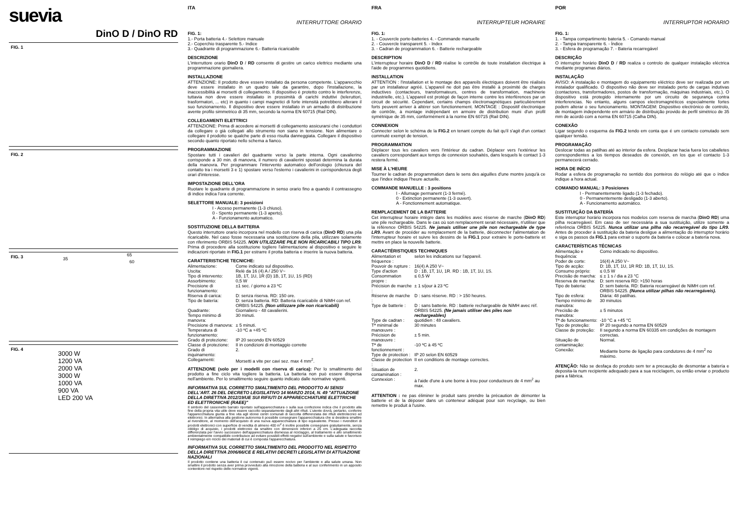suevia
DinO D / DinO RD
FIG. 1
FIG. 2
FIG. 3 35
65
60
FIG. 4
| 3000 W |
| 1200 VA |
| 2000 VA |
| 3000 W |
| 1000 VA |
| 900 VA |
| LED 200 VA |
ITA
INTERRUTTORE ORARIO
FIG. 1:
1.- Porta batteria 4.- Selettore manuale
2.- Coperchio trasparente 5.- Indice
3.- Quadrante di programmazione 6.- Batteria ricaricabile
DESCRIZIONE
L'interruttore orario DinO D / RD consente di gestire un carico elettrico mediante una programmazione giornaliera.
INSTALLAZIONE
ATTENZIONE: Il prodotto deve essere installato da persona competente. L'apparecchio deve essere installato in un quadro tale da garantire, dopo l'installazione, la inaccessibilità ai morsetti di collegamento. Il dispositivo è protetto contro le interferenze, tuttavia non deve essere installato in prossimità di carichi induttivi (teleruttori, trasformatori, ... etc) in quanto i campi magnetici di forte intensità potrebbero alterare il suo funzionamento. Il dispositivo deve essere installato in un armadio di distribuzione avente profilo simmetrico di 35 mm, secondo la norma EN 60715 (Rail DIN).
COLLEGAMENTI ELETTRICI
ATTENZIONE: Prima di accedere ai morsetti di collegamento assicurarsi che i conduttori da collegare o già collegati allo strumento non siano in tensione. Non alimentare o collegare il prodotto se qualche parte di esso risulta danneggiata. Collegare il dispositivo secondo quanto riportato nello schema a fianco.
PROGRAMMAZIONE
Spostare tutti i cavalieri del quadrante verso la parte interna. Ogni cavalierino corrisponde a 30 min. di manovra, il numero di cavalierini spostati determina la durata della manovra. Per programmare l'intervento automatico dell'orologio (chiusura del contatto tra i morsetti 3 e 1) spostare verso l'esterno i cavalierini in corrispondenza degli orari d'interesse.
IMPOSTAZIONE DELL'ORA
Ruotare le quadrante di programmazione in senso orario fino a quando il contrassegno di indice indica l'ora corrente.
SELETTORE MANUALE: 3 posizioni
I - Acceso permanente (1-3 chiuso).
0 - Spento permanente (1-3 aperto).
A - Funzionamento automatico.
SOSTITUZIONE DELLA BATTERIA
Questo interruttore orario incorpora nel modello con riserva di carica (DinO RD) una pila ricaricabile. Nel caso fosse necessaria una sostituzione della pila, utilizzare solamente con riferimento ORBIS 54225. NON UTILIZZARE PILE NON RICARICABILI TIPO LR9. Prima di procedere alla sostituzione togliere l'alimentazione al dispositivo e seguire le indicazioni riportate in FIG.1 per estrarre il protta batteria e inserire la nuova batteria.
CARATTERISTICHE TECNICHE:
| Alimentazione: | Come indicato sul dispositivo. |
| Uscita: | Relè da 16 (4) A / 250 V~ |
| Tipo di intervento: | 1B, 1T, 1U, 1R (D) 1B, 1T, 1U, 1S (RD) |
| Assorbimento: | 0,5 W |
| Precisione di funzionamento: | ±1 sec. / giorno a 23 ºC |
| Riserva di carica: | D: senza riserva. RD: 150 ore. |
| Tipo de batería: | D: senza batteria. RD: Batteria ricaricabile di NiMH con ref. ORBIS 54225. (Non utilizzare pile non ricaricabili) |
| Quadrante: | Giornaliero - 48 cavalierini. |
| Tempo minimo di manovra: | 30 minuti. |
| Precisione di manovra: | ± 5 minuti. |
| Temperatura di funzionamento: | -10 ºC a +45 ºC |
| Grado di protezione: | IP 20 secondo EN 60529 |
| Classe di protezione: | II in condizioni di montaggio corrette |
| Grado di inquinamento: | 2. |
| Collegamenti: | Morsetti a vite per cavi sez. max 4 mm<sup>2</sup>. |
ATTENZIONE (solo per i modelli con riserva di carica): Per lo smaltimento del prodotto a fine ciclo vita togliere la batteria. La batteria non può essere dispersa nell'ambiente. Per lo smaltimento seguire quanto indicato dalle normative vigenti.
INFORMATIVA SUL CORRETTO SMALTIMENTO DEL PRODOTTO AI SENSI DELL'ART. 26 DEL DECRETO LEGISLATIVO 14 MARZO 2014, N. 49 "ATTUAZIONE DELLA DIRETTIVA 2012/19/UE SUI RIFIUTI DI APPARECCHIATURE ELETTRICHE ED ELETTRONICHE (RAEE)"
Il simbolo del cassonetto barrato riportato sull'apparecchiatura o sulla sua confezione indica che il prodotto alla fine della propria vita utile deve essere raccolto separatamente dagli altri rifiuti. L'utente dovrà, pertanto, conferire l'apparecchiatura giunta a fine vita agli idonei centri comunali di raccolta differenziata dei rifiuti elettrotecnici ed elettronici. In alternativa alla gestione autonoma è possibile consegnare l'apparecchiatura che si desidera smaltire al rivenditore, al momento dell'acquisto di una nuova apparecchiatura di tipo equivalente. Presso i rivenditori di prodotti elettronici con superficie di vendita di almeno 400 m<sup>2</sup> è inoltre possibile consegnare gratuitamente, senza obbligo di acquisto, i prodotti elettronici da smaltire con dimensioni inferiori a 25 cm. L'adeguata raccolta differenziata per l'avvio successivo dell'apparecchiatura dismessa al riciclaggio, al trattamento e allo smaltimento ambientalmente compatibile contribuisce ad evitare possibili effetti negativi sull'ambiente e sulla salute e favorisce il reimpiego e/o riciclo dei materiali di cui è composta l'apparecchiatura.
INFORMATIVA SUL CORRETTO SMALTIMENTO DEL PRODOTTO NEL RISPETTO DELLA DIRETTIVA 2006/66/CE E RELATIVI DECRETI LEGISLATIVI DI ATTUAZIONE NAZIONALI
Il prodotto contiene una batteria il cui contenuto può essere nocivo per l'ambiente e alla salute umana. Non smaltire il prodotto senza aver prima provveduto alla rimozione della batteria e al suo conferimento in un apposito contenitore nel rispetto delle normative vigenti.
FRA
INTERRUPTEUR HORAIRE
FIG. 1:
1. - Couvercle porte-batteries 4. - Commande manuelle
2. - Couvercle transparent 5. - Index
3. - Cadran de programmation 6. - Batterie rechargeable
DESCRIPTION
L'interrupteur horaire DinO D / RD réalise le contrôle de toute installation électrique à l'aide de programmes quotidiens.
INSTALLATION
ATTENTION : l'installation et le montage des appareils électriques doivent être réalisés par un installateur agréé. L'appareil ne doit pas être installé à proximité de charges inductives (contacteurs, transformateurs, centres de transformation, machinerie industrielle, etc.). L'appareil est protégé de façon interne contre les interférences par un circuit de sécurité. Cependant, certains champs électromagnétiques particulièrement forts peuvent arriver à altérer son fonctionnement. MONTAGE : Dispositif électronique de contrôle, à montage indépendant en armoire de distribution muni d'un profil symétrique de 35 mm, conformément à la norme EN 60715 (Rail DIN).
CONNEXION
Connecter selon le schéma de la FIG.2 en tenant compte du fait qu'il s'agit d'un contact commuté exempt de tension.
PROGRAMMATION
Déplacer tous les cavaliers vers l'intérieur du cadran. Déplacer vers l'extérieur les cavaliers correspondant aux temps de connexion souhaités, dans lesquels le contact 1-3 restera fermé.
MISE À L'HEURE
Tourner le cadran de programmation dans le sens des aiguilles d'une montre jusqu'à ce que l'index indique l'heure actuelle.
COMMANDE MANUELLE : 3 positions
I - Allumage permanent (1-3 fermé).
0 - Extinction permanente (1-3 ouvert).
A - Fonctionnement automatique.
REMPLACEMENT DE LA BATTERIE
Cet interrupteur horaire intègre dans les modèles avec réserve de marche (DinO RD) une pile rechargeable. Dans le cas où son remplacement serait nécessaire, n'utiliser que la référence ORBIS 54225. Ne jamais utiliser une pile non rechargeable de type LR9. Avant de procéder au remplacement de la batterie, déconnecter l'alimentation de l'interrupteur horaire et suivre les dessins de la FIG.1 pour extraire le porte-batterie et mettre en place la nouvelle batterie.
CARACTÉRISTIQUES TECHNIQUES
| Alimentation et fréquence : | selon les indications sur l'appareil. |
| Pouvoir de rupture : | 16(4) A 250 V~ |
| Type d'action | D : 1B, 1T, 1U, 1R. RD : 1B, 1T, 1U, 1S. |
| Consommation propre : | ≤ 0,5 W |
| Précision de marche : | ± 1 s/jour à 23 ºC |
| Réserve de marche : | D : sans réserve. RD : > 150 heures. |
| Type de batterie : | D : sans batterie. RD : batterie rechargeable de NiMH avec réf. ORBIS 54225. (Ne jamais utiliser des piles non rechargeables) |
| Type de cadran : | quotidien : 48 cavaliers. |
| Tª minimal de manœuvre : | 30 minutes |
| Précision de manœuvre : | ± 5 min. |
| Tª de fonctionnement : | -10 ºC à 45 ºC |
| Type de protection : | IP 20 selon EN 60529 |
| Classe de protection : | II en conditions de montage correctes. |
| Situation de contamination : | 2. |
| Connexion : | à l'aide d'une à une borne à trou pour conducteurs de 4 mm<sup>2</sup> au max. |
ATTENTION : ne pas éliminer le produit sans prendre la précaution de démonter la batterie et de la déposer dans un conteneur adéquat pour son recyclage, ou bien remettre le produit à l'usine.
POR
INTERRUPTOR HORARIO
FIG. 1:
1. - Tampa compartimento bateria 5. - Comando manual
2. - Tampa transparente 6. - Índice
3. - Esfera de programação 7. - Bateria recarregável
DESCRIÇÃO
O interruptor horário DinO D / RD realiza o controlo de qualquer instalação eléctrica mediante programas diários.
INSTALAÇÃO
AVISO: A instalação e montagem do equipamento eléctrico deve ser realizada por um instalador qualificado. O dispositivo não deve ser instalado perto de cargas indutivas (contactores, transformadores, postos de transformação, máquinas industriais, etc.). O dispositivo está protegido internamente por um circuito de segurança contra interferencias. No entanto, alguns campos electromagnéticos especialmente fortes podem alterar o seu funcionamento. MONTAGEM: Dispositivo electrónico de controlo, de montagem independente em armário de distribuição provido de perfil simétrico de 35 mm de acordó com a norma EN 60715 (Calha DIN).
CONEXÃO
Ligar segundo o esquema da FIG.2 tendo em conta que é um contacto comutado sem qualquer tensão.
PROGRAMAÇÃO
Deslocar todas as patilhas até ao interior da esfera. Desplazar hacia fuera los caballetes correspondientes a los tiempos deseados de conexión, en los que el contacto 1-3 permanecerá cerrado.
HORA DE INÍCIO
Rodar a esfera de programação no sentido dos ponteiros do relógio até que o índice indique a hora actual.
COMANDO MANUAL: 3 Posiciones
I - Permanentemente ligado (1-3 fechado).
0 - Permanentemente desligado (1-3 aberto).
A - Funcionamento automático.
SUSTITUIÇÃO DA BATERÍA
Este interruptor horário incorpora nos modelos com reserva de marcha (DinO RD) uma pilha recarregável. Em caso de ser necessária a sua sustituição, utilize somente a referência ORBIS 54225. Nunca utilizar una pilha não recarregável do tipo LR9. Antes de proceder à sustituição da bateria desligue a alimentação do interruptor horário e siga os passos da FIG.1 para extrair o suporte da bateria e colocar a batería nova.
CARACTERÍSTICAS TÉCNICAS
| Alimentação e frequência: | Como indicado no dispositivo. |
| Poder de corte: | 16(4) A 250 V~ |
| Tipo de acção: | D: 1B, 1T, 1U, 1R RD: 1B, 1T, 1U, 1S. |
| Consumo próprio: | ≤ 0,5 W |
| Precisão de marcha: | ≤ ± 1 s / dia a 23 °C |
| Reserva de marcha: | D: sem reserva RD: >150 horas |
| Tipo de bateria: | D: sem bateria. RD: Bateria recarregável de NiMH com ref. ORBIS 54225. (Nunca utilizar pilhas não recarregáveis). |
| Tipo de esfera: | Diária: 48 patilhas. |
| Tiempo mínimo de manobra: | 30 minutos |
| Precisão de manobra: | ± 5 minutos |
| Tª de funcionamento: | -10 °C a +45 °C |
| Tipo de proteção: | IP 20 segundo a norma EN 60529 |
| Classe de proteção: | II segundo a norma EN 60335 em condições de montagem correctas. |
| Situação de contaminação: | Normal. |
| Conexão: | Mediante borne de ligação para condutores de 4 mm<sup>2</sup> no máximo. |
ATENÇÃO: Não se desfaça do produto sem ter a precaução de desmontar a batería e deposita-la num recipiente adequado para a sua reciclagem, ou então enviar o producto para a fábrica.